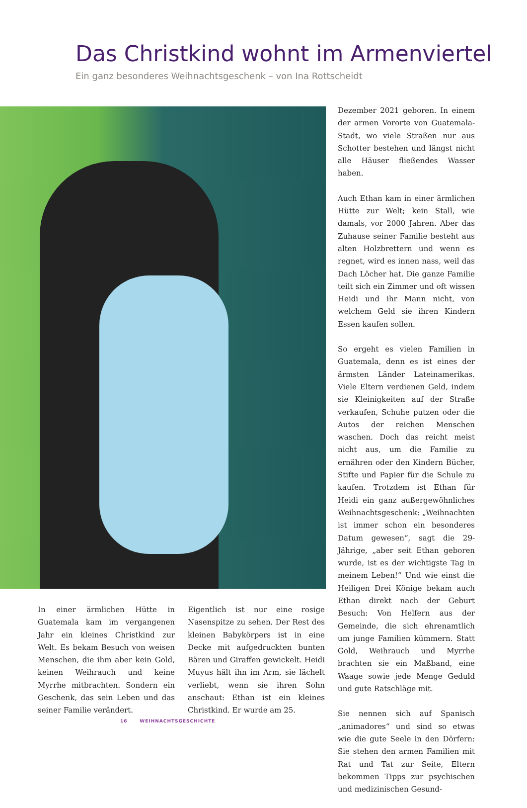Das Christkind wohnt im Armenviertel
Ein ganz besonderes Weihnachtsgeschenk – von Ina Rottscheidt
In einer ärmlichen Hütte in Guatemala kam im vergangenen Jahr ein kleines Christkind zur Welt. Es bekam Besuch von weisen Menschen, die ihm aber kein Gold, keinen Weihrauch und keine Myrrhe mitbrachten. Sondern ein Geschenk, das sein Leben und das seiner Familie verändert.
Eigentlich ist nur eine rosige Nasenspitze zu sehen. Der Rest des kleinen Babykörpers ist in eine Decke mit aufgedruckten bunten Bären und Giraffen gewickelt. Heidi Muyus hält ihn im Arm, sie lächelt verliebt, wenn sie ihren Sohn anschaut: Ethan ist ein kleines Christkind. Er wurde am 25.
Dezember 2021 geboren. In einem der armen Vororte von Guatemala-Stadt, wo viele Straßen nur aus Schotter bestehen und längst nicht alle Häuser fließendes Wasser haben.
Auch Ethan kam in einer ärmlichen Hütte zur Welt; kein Stall, wie damals, vor 2000 Jahren. Aber das Zuhause seiner Familie besteht aus alten Holzbrettern und wenn es regnet, wird es innen nass, weil das Dach Löcher hat. Die ganze Familie teilt sich ein Zimmer und oft wissen Heidi und ihr Mann nicht, von welchem Geld sie ihren Kindern Essen kaufen sollen.
So ergeht es vielen Familien in Guatemala, denn es ist eines der ärmsten Länder Lateinamerikas. Viele Eltern verdienen Geld, indem sie Kleinigkeiten auf der Straße verkaufen, Schuhe putzen oder die Autos der reichen Menschen waschen. Doch das reicht meist nicht aus, um die Familie zu ernähren oder den Kindern Bücher, Stifte und Papier für die Schule zu kaufen. Trotzdem ist Ethan für Heidi ein ganz außergewöhnliches Weihnachtsgeschenk: „Weihnachten ist immer schon ein besonderes Datum gewesen“, sagt die 29-Jährige, „aber seit Ethan geboren wurde, ist es der wichtigste Tag in meinem Leben!“ Und wie einst die Heiligen Drei Könige bekam auch Ethan direkt nach der Geburt Besuch: Von Helfern aus der Gemeinde, die sich ehrenamtlich um junge Familien kümmern. Statt Gold, Weihrauch und Myrrhe brachten sie ein Maßband, eine Waage sowie jede Menge Geduld und gute Ratschläge mit.
Sie nennen sich auf Spanisch „animadores“ und sind so etwas wie die gute Seele in den Dörfern: Sie stehen den armen Familien mit Rat und Tat zur Seite, Eltern bekommen Tipps zur psychischen und medizinischen Gesund-
16 WEIHNACHTSGESCHICHTE